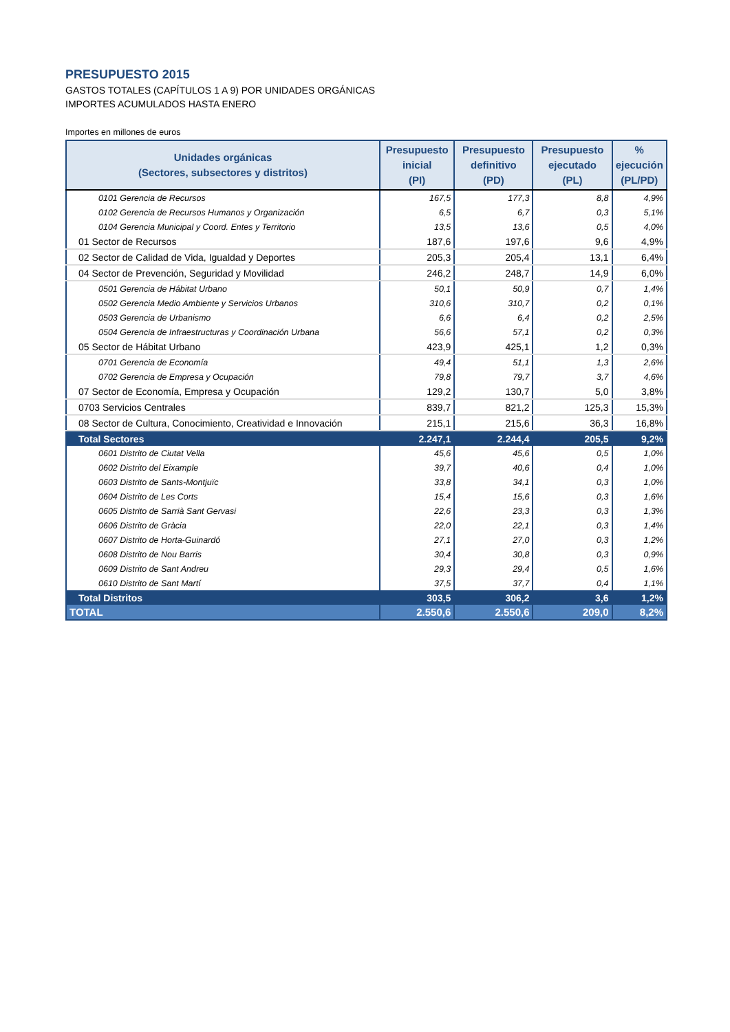PRESUPUESTO 2015
GASTOS TOTALES (CAPÍTULOS 1 A 9) POR UNIDADES ORGÁNICAS
IMPORTES ACUMULADOS HASTA ENERO
Importes en millones de euros
| Unidades orgánicas (Sectores, subsectores y distritos) | Presupuesto inicial (PI) | Presupuesto definitivo (PD) | Presupuesto ejecutado (PL) | % ejecución (PL/PD) |
| --- | --- | --- | --- | --- |
| 0101 Gerencia de Recursos | 167,5 | 177,3 | 8,8 | 4,9% |
| 0102 Gerencia de Recursos Humanos y Organización | 6,5 | 6,7 | 0,3 | 5,1% |
| 0104 Gerencia Municipal y Coord. Entes y Territorio | 13,5 | 13,6 | 0,5 | 4,0% |
| 01 Sector de Recursos | 187,6 | 197,6 | 9,6 | 4,9% |
| 02 Sector de Calidad de Vida, Igualdad y Deportes | 205,3 | 205,4 | 13,1 | 6,4% |
| 04 Sector de Prevención, Seguridad y Movilidad | 246,2 | 248,7 | 14,9 | 6,0% |
| 0501 Gerencia de Hábitat Urbano | 50,1 | 50,9 | 0,7 | 1,4% |
| 0502 Gerencia Medio Ambiente y Servicios Urbanos | 310,6 | 310,7 | 0,2 | 0,1% |
| 0503 Gerencia de Urbanismo | 6,6 | 6,4 | 0,2 | 2,5% |
| 0504 Gerencia de Infraestructuras y Coordinación Urbana | 56,6 | 57,1 | 0,2 | 0,3% |
| 05 Sector de Hábitat Urbano | 423,9 | 425,1 | 1,2 | 0,3% |
| 0701 Gerencia de Economía | 49,4 | 51,1 | 1,3 | 2,6% |
| 0702 Gerencia de Empresa y Ocupación | 79,8 | 79,7 | 3,7 | 4,6% |
| 07 Sector de Economía, Empresa y Ocupación | 129,2 | 130,7 | 5,0 | 3,8% |
| 0703 Servicios Centrales | 839,7 | 821,2 | 125,3 | 15,3% |
| 08 Sector de Cultura, Conocimiento, Creatividad e Innovación | 215,1 | 215,6 | 36,3 | 16,8% |
| Total Sectores | 2.247,1 | 2.244,4 | 205,5 | 9,2% |
| 0601 Distrito de Ciutat Vella | 45,6 | 45,6 | 0,5 | 1,0% |
| 0602 Distrito del Eixample | 39,7 | 40,6 | 0,4 | 1,0% |
| 0603 Distrito de Sants-Montjuïc | 33,8 | 34,1 | 0,3 | 1,0% |
| 0604 Distrito de Les Corts | 15,4 | 15,6 | 0,3 | 1,6% |
| 0605 Distrito de Sarrià Sant Gervasi | 22,6 | 23,3 | 0,3 | 1,3% |
| 0606 Distrito de Gràcia | 22,0 | 22,1 | 0,3 | 1,4% |
| 0607 Distrito de Horta-Guinardó | 27,1 | 27,0 | 0,3 | 1,2% |
| 0608 Distrito de Nou Barris | 30,4 | 30,8 | 0,3 | 0,9% |
| 0609 Distrito de Sant Andreu | 29,3 | 29,4 | 0,5 | 1,6% |
| 0610 Distrito de Sant Martí | 37,5 | 37,7 | 0,4 | 1,1% |
| Total Distritos | 303,5 | 306,2 | 3,6 | 1,2% |
| TOTAL | 2.550,6 | 2.550,6 | 209,0 | 8,2% |